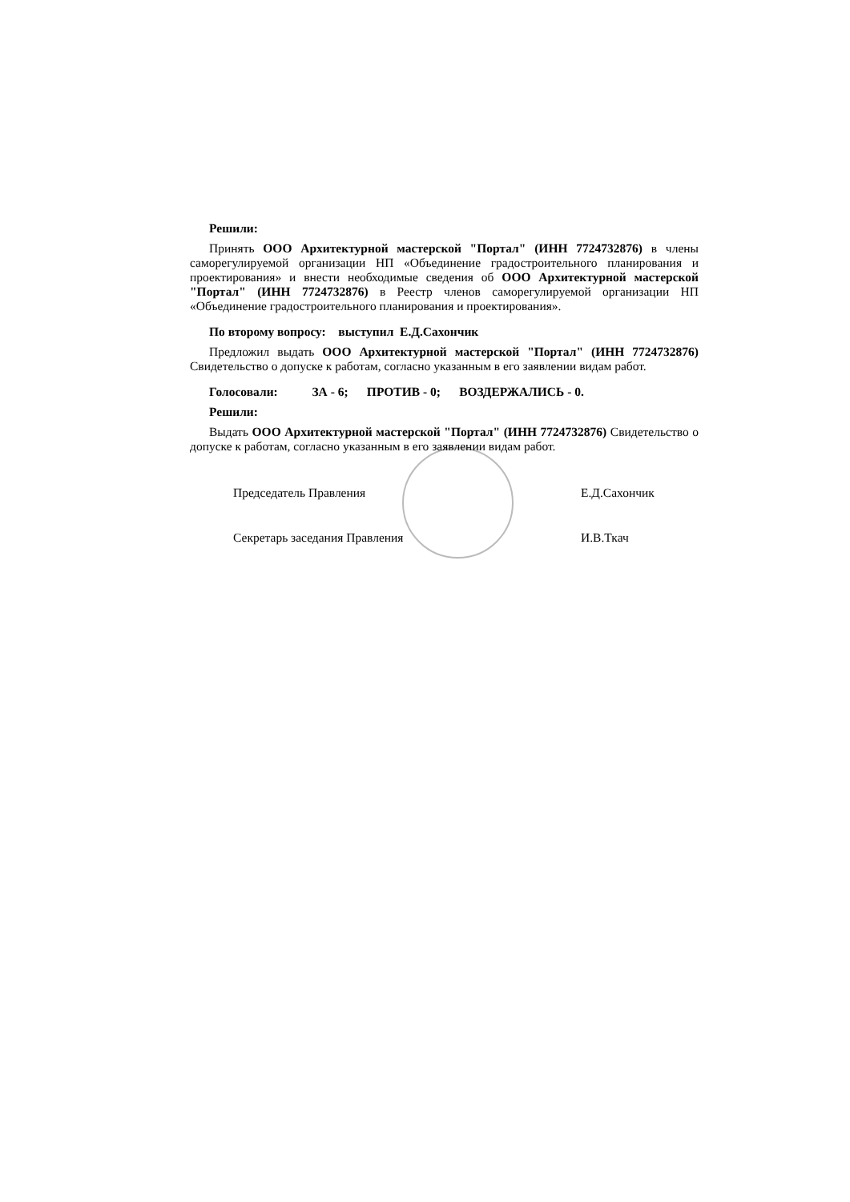Решили:
Принять ООО Архитектурной мастерской "Портал" (ИНН 7724732876) в члены саморегулируемой организации НП «Объединение градостроительного планирования и проектирования» и внести необходимые сведения об ООО Архитектурной мастерской "Портал" (ИНН 7724732876) в Реестр членов саморегулируемой организации НП «Объединение градостроительного планирования и проектирования».
По второму вопросу: выступил Е.Д.Сахончик
Предложил выдать ООО Архитектурной мастерской "Портал" (ИНН 7724732876) Свидетельство о допуске к работам, согласно указанным в его заявлении видам работ.
Голосовали: ЗА - 6; ПРОТИВ - 0; ВОЗДЕРЖАЛИСЬ - 0.
Решили:
Выдать ООО Архитектурной мастерской "Портал" (ИНН 7724732876) Свидетельство о допуске к работам, согласно указанным в его заявлении видам работ.
Председатель Правления Е.Д.Сахончик
Секретарь заседания Правления И.В.Ткач